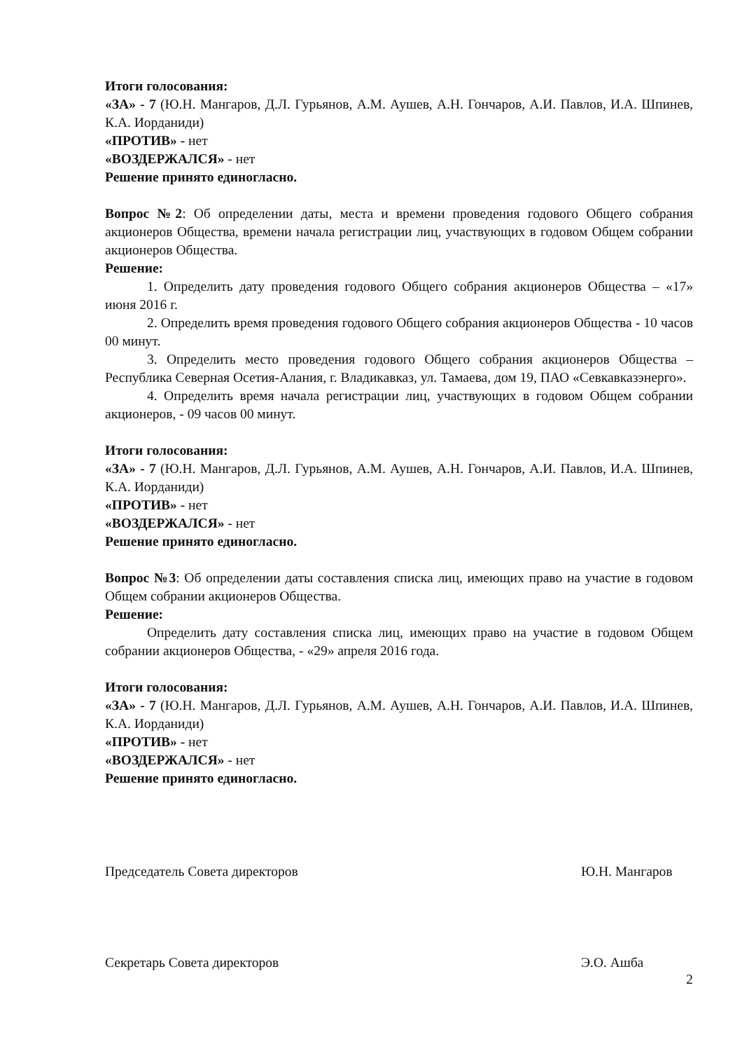Итоги голосования:
«ЗА» - 7 (Ю.Н. Мангаров, Д.Л. Гурьянов, А.М. Аушев, А.Н. Гончаров, А.И. Павлов, И.А. Шпинев, К.А. Иорданиди)
«ПРОТИВ» - нет
«ВОЗДЕРЖАЛСЯ» - нет
Решение принято единогласно.
Вопрос №2: Об определении даты, места и времени проведения годового Общего собрания акционеров Общества, времени начала регистрации лиц, участвующих в годовом Общем собрании акционеров Общества.
Решение:
1. Определить дату проведения годового Общего собрания акционеров Общества – «17» июня 2016 г.
2. Определить время проведения годового Общего собрания акционеров Общества - 10 часов 00 минут.
3. Определить место проведения годового Общего собрания акционеров Общества – Республика Северная Осетия-Алания, г. Владикавказ, ул. Тамаева, дом 19, ПАО «Севкавказэнерго».
4. Определить время начала регистрации лиц, участвующих в годовом Общем собрании акционеров, - 09 часов 00 минут.
Итоги голосования:
«ЗА» - 7 (Ю.Н. Мангаров, Д.Л. Гурьянов, А.М. Аушев, А.Н. Гончаров, А.И. Павлов, И.А. Шпинев, К.А. Иорданиди)
«ПРОТИВ» - нет
«ВОЗДЕРЖАЛСЯ» - нет
Решение принято единогласно.
Вопрос №3: Об определении даты составления списка лиц, имеющих право на участие в годовом Общем собрании акционеров Общества.
Решение:
Определить дату составления списка лиц, имеющих право на участие в годовом Общем собрании акционеров Общества, - «29» апреля 2016 года.
Итоги голосования:
«ЗА» - 7 (Ю.Н. Мангаров, Д.Л. Гурьянов, А.М. Аушев, А.Н. Гончаров, А.И. Павлов, И.А. Шпинев, К.А. Иорданиди)
«ПРОТИВ» - нет
«ВОЗДЕРЖАЛСЯ» - нет
Решение принято единогласно.
Председатель Совета директоров Ю.Н. Мангаров
Секретарь Совета директоров Э.О. Ашба
2